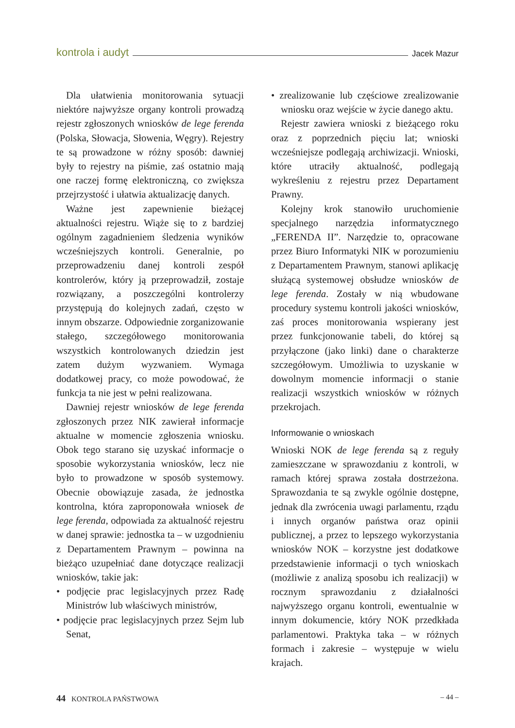kontrola i audyt Jacek Mazur
Dla ułatwienia monitorowania sytuacji niektóre najwyższe organy kontroli prowadzą rejestr zgłoszonych wniosków de lege ferenda (Polska, Słowacja, Słowenia, Węgry). Rejestry te są prowadzone w różny sposób: dawniej były to rejestry na piśmie, zaś ostatnio mają one raczej formę elektroniczną, co zwiększa przejrzystość i ułatwia aktualizację danych.
Ważne jest zapewnienie bieżącej aktualności rejestru. Wiąże się to z bardziej ogólnym zagadnieniem śledzenia wyników wcześniejszych kontroli. Generalnie, po przeprowadzeniu danej kontroli zespół kontrolerów, który ją przeprowadził, zostaje rozwiązany, a poszczególni kontrolerzy przystępują do kolejnych zadań, często w innym obszarze. Odpowiednie zorganizowanie stałego, szczegółowego monitorowania wszystkich kontrolowanych dziedzin jest zatem dużym wyzwaniem. Wymaga dodatkowej pracy, co może powodować, że funkcja ta nie jest w pełni realizowana.
Dawniej rejestr wniosków de lege ferenda zgłoszonych przez NIK zawierał informacje aktualne w momencie zgłoszenia wniosku. Obok tego starano się uzyskać informacje o sposobie wykorzystania wniosków, lecz nie było to prowadzone w sposób systemowy. Obecnie obowiązuje zasada, że jednostka kontrolna, która zaproponowała wniosek de lege ferenda, odpowiada za aktualność rejestru w danej sprawie: jednostka ta – w uzgodnieniu z Departamentem Prawnym – powinna na bieżąco uzupełniać dane dotyczące realizacji wniosków, takie jak:
• podjęcie prac legislacyjnych przez Radę Ministrów lub właściwych ministrów,
• podjęcie prac legislacyjnych przez Sejm lub Senat,
• zrealizowanie lub częściowe zrealizowanie wniosku oraz wejście w życie danego aktu.
Rejestr zawiera wnioski z bieżącego roku oraz z poprzednich pięciu lat; wnioski wcześniejsze podlegają archiwizacji. Wnioski, które utraciły aktualność, podlegają wykreśleniu z rejestru przez Departament Prawny.
Kolejny krok stanowiło uruchomienie specjalnego narzędzia informatycznego „FERENDA II”. Narzędzie to, opracowane przez Biuro Informatyki NIK w porozumieniu z Departamentem Prawnym, stanowi aplikację służącą systemowej obsłudze wniosków de lege ferenda. Zostały w nią wbudowane procedury systemu kontroli jakości wniosków, zaś proces monitorowania wspierany jest przez funkcjonowanie tabeli, do której są przyłączone (jako linki) dane o charakterze szczegółowym. Umożliwia to uzyskanie w dowolnym momencie informacji o stanie realizacji wszystkich wniosków w różnych przekrojach.
Informowanie o wnioskach
Wnioski NOK de lege ferenda są z reguły zamieszczane w sprawozdaniu z kontroli, w ramach której sprawa została dostrzeżona. Sprawozdania te są zwykle ogólnie dostępne, jednak dla zwrócenia uwagi parlamentu, rządu i innych organów państwa oraz opinii publicznej, a przez to lepszego wykorzystania wniosków NOK – korzystne jest dodatkowe przedstawienie informacji o tych wnioskach (możliwie z analizą sposobu ich realizacji) w rocznym sprawozdaniu z działalności najwyższego organu kontroli, ewentualnie w innym dokumencie, który NOK przedkłada parlamentowi. Praktyka taka – w różnych formach i zakresie – występuje w wielu krajach.
44 KONTROLA PAŃSTWOWA – 44 –